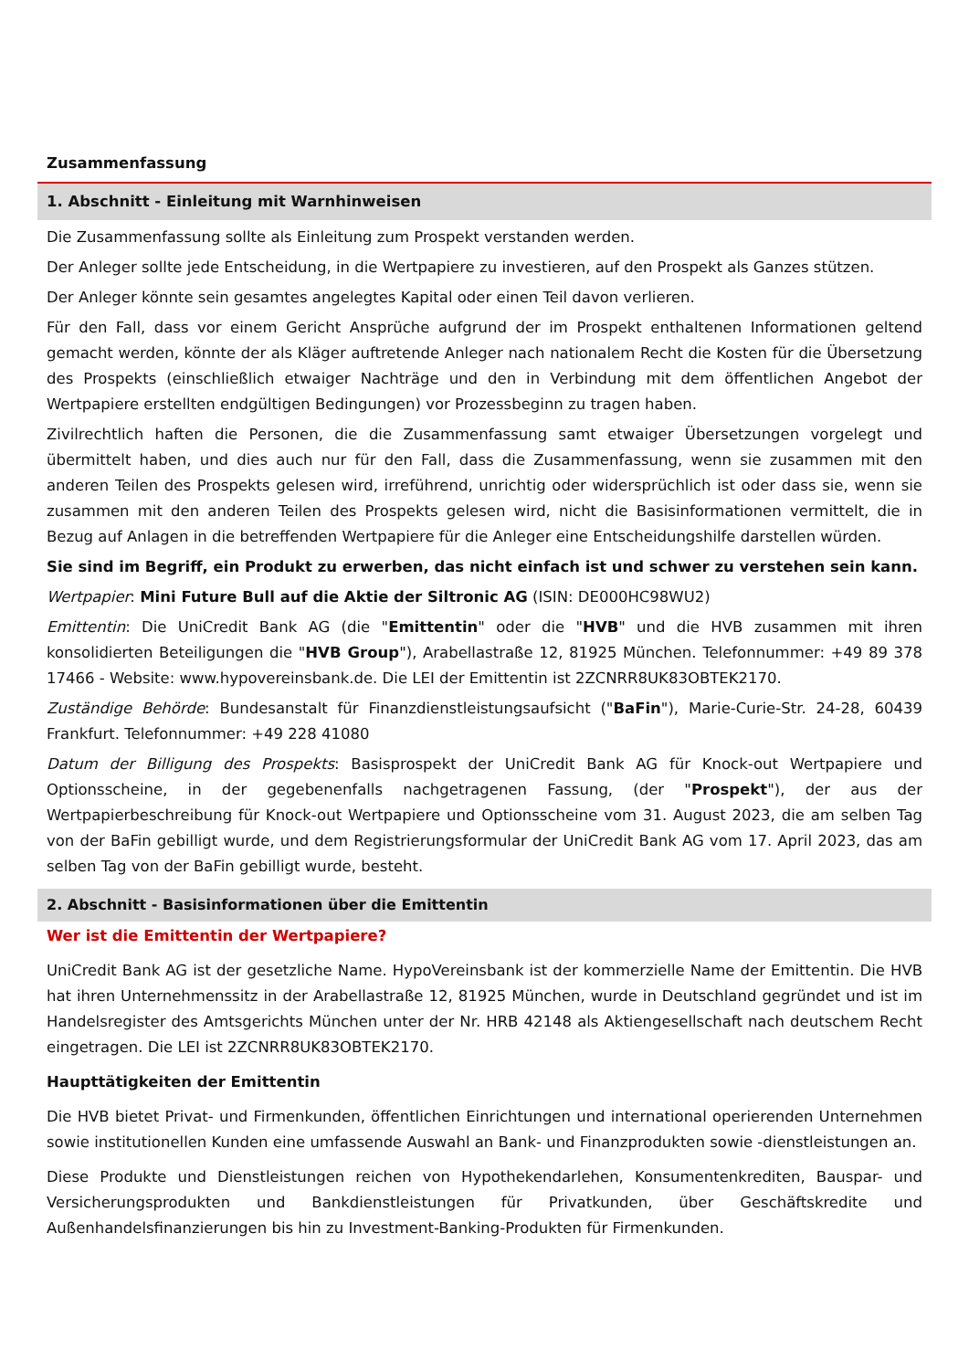Zusammenfassung
1. Abschnitt - Einleitung mit Warnhinweisen
Die Zusammenfassung sollte als Einleitung zum Prospekt verstanden werden.
Der Anleger sollte jede Entscheidung, in die Wertpapiere zu investieren, auf den Prospekt als Ganzes stützen.
Der Anleger könnte sein gesamtes angelegtes Kapital oder einen Teil davon verlieren.
Für den Fall, dass vor einem Gericht Ansprüche aufgrund der im Prospekt enthaltenen Informationen geltend gemacht werden, könnte der als Kläger auftretende Anleger nach nationalem Recht die Kosten für die Übersetzung des Prospekts (einschließlich etwaiger Nachträge und den in Verbindung mit dem öffentlichen Angebot der Wertpapiere erstellten endgültigen Bedingungen) vor Prozessbeginn zu tragen haben.
Zivilrechtlich haften die Personen, die die Zusammenfassung samt etwaiger Übersetzungen vorgelegt und übermittelt haben, und dies auch nur für den Fall, dass die Zusammenfassung, wenn sie zusammen mit den anderen Teilen des Prospekts gelesen wird, irreführend, unrichtig oder widersprüchlich ist oder dass sie, wenn sie zusammen mit den anderen Teilen des Prospekts gelesen wird, nicht die Basisinformationen vermittelt, die in Bezug auf Anlagen in die betreffenden Wertpapiere für die Anleger eine Entscheidungshilfe darstellen würden.
Sie sind im Begriff, ein Produkt zu erwerben, das nicht einfach ist und schwer zu verstehen sein kann.
Wertpapier: Mini Future Bull auf die Aktie der Siltronic AG (ISIN: DE000HC98WU2)
Emittentin: Die UniCredit Bank AG (die "Emittentin" oder die "HVB" und die HVB zusammen mit ihren konsolidierten Beteiligungen die "HVB Group"), Arabellastraße 12, 81925 München. Telefonnummer: +49 89 378 17466 - Website: www.hypovereinsbank.de. Die LEI der Emittentin ist 2ZCNRR8UK83OBTEK2170.
Zuständige Behörde: Bundesanstalt für Finanzdienstleistungsaufsicht ("BaFin"), Marie-Curie-Str. 24-28, 60439 Frankfurt. Telefonnummer: +49 228 41080
Datum der Billigung des Prospekts: Basisprospekt der UniCredit Bank AG für Knock-out Wertpapiere und Optionsscheine, in der gegebenenfalls nachgetragenen Fassung, (der "Prospekt"), der aus der Wertpapierbeschreibung für Knock-out Wertpapiere und Optionsscheine vom 31. August 2023, die am selben Tag von der BaFin gebilligt wurde, und dem Registrierungsformular der UniCredit Bank AG vom 17. April 2023, das am selben Tag von der BaFin gebilligt wurde, besteht.
2. Abschnitt - Basisinformationen über die Emittentin
Wer ist die Emittentin der Wertpapiere?
UniCredit Bank AG ist der gesetzliche Name. HypoVereinsbank ist der kommerzielle Name der Emittentin. Die HVB hat ihren Unternehmenssitz in der Arabellastraße 12, 81925 München, wurde in Deutschland gegründet und ist im Handelsregister des Amtsgerichts München unter der Nr. HRB 42148 als Aktiengesellschaft nach deutschem Recht eingetragen. Die LEI ist 2ZCNRR8UK83OBTEK2170.
Haupttätigkeiten der Emittentin
Die HVB bietet Privat- und Firmenkunden, öffentlichen Einrichtungen und international operierenden Unternehmen sowie institutionellen Kunden eine umfassende Auswahl an Bank- und Finanzprodukten sowie -dienstleistungen an.
Diese Produkte und Dienstleistungen reichen von Hypothekendarlehen, Konsumentenkrediten, Bauspar- und Versicherungsprodukten und Bankdienstleistungen für Privatkunden, über Geschäftskredite und Außenhandelsfinanzierungen bis hin zu Investment-Banking-Produkten für Firmenkunden.